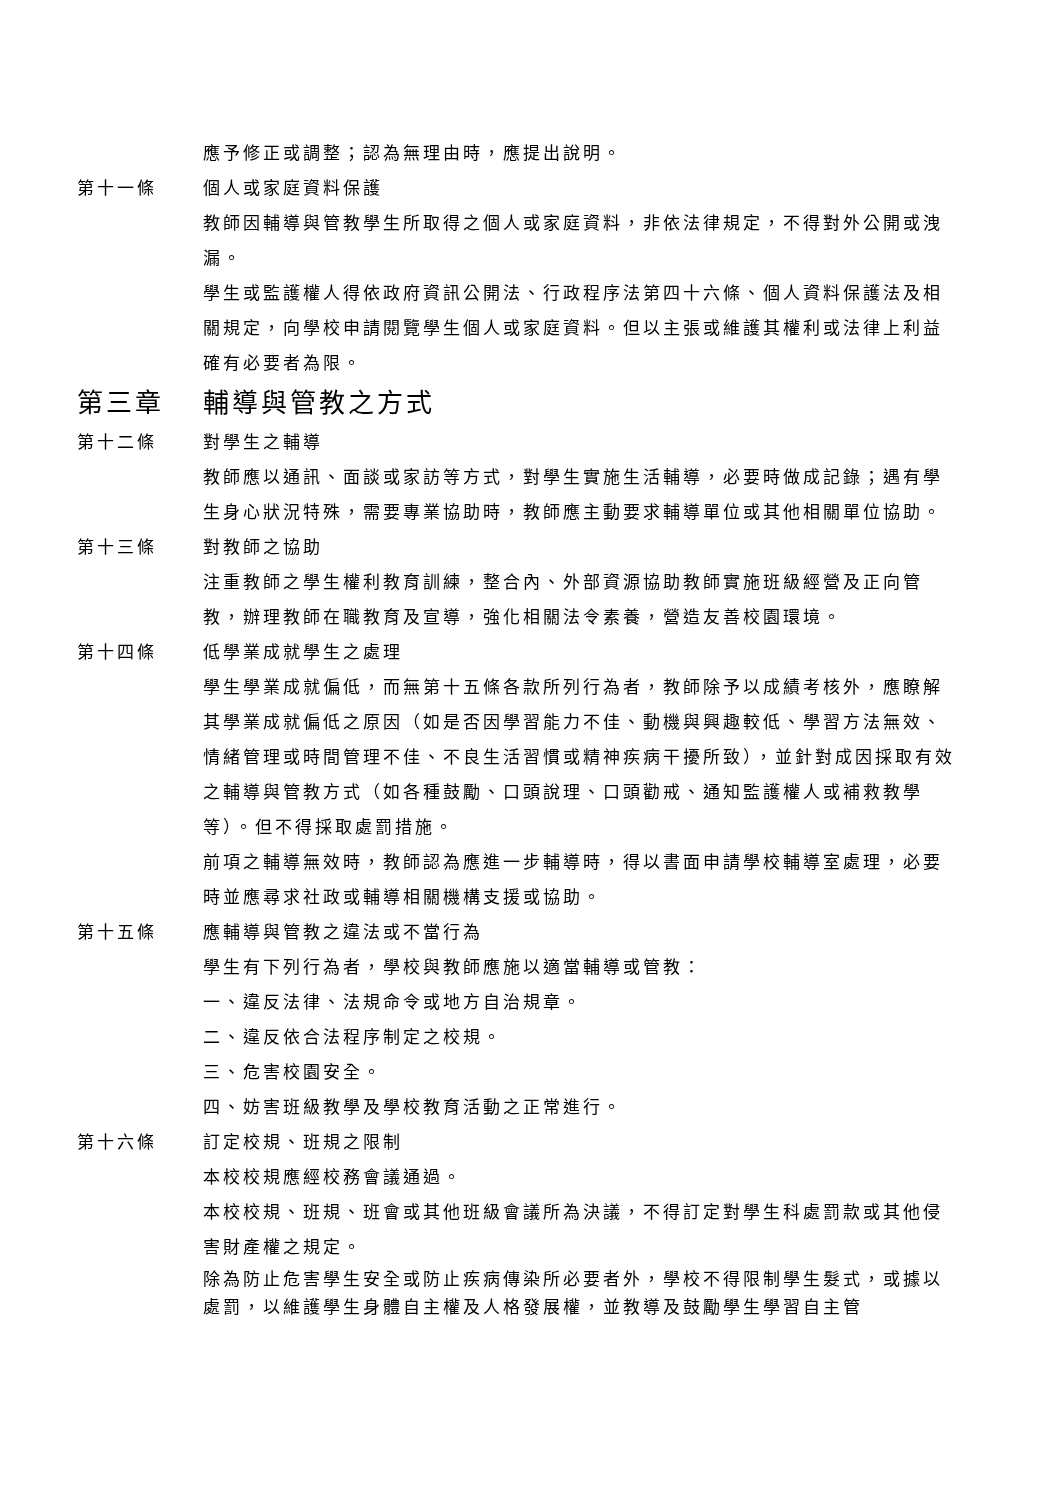應予修正或調整；認為無理由時，應提出說明。
第十一條 個人或家庭資料保護
教師因輔導與管教學生所取得之個人或家庭資料，非依法律規定，不得對外公開或洩漏。
學生或監護權人得依政府資訊公開法、行政程序法第四十六條、個人資料保護法及相關規定，向學校申請閱覽學生個人或家庭資料。但以主張或維護其權利或法律上利益確有必要者為限。
第三章 輔導與管教之方式
第十二條 對學生之輔導
教師應以通訊、面談或家訪等方式，對學生實施生活輔導，必要時做成記錄；遇有學生身心狀況特殊，需要專業協助時，教師應主動要求輔導單位或其他相關單位協助。
第十三條 對教師之協助
注重教師之學生權利教育訓練，整合內、外部資源協助教師實施班級經營及正向管教，辦理教師在職教育及宣導，強化相關法令素養，營造友善校園環境。
第十四條 低學業成就學生之處理
學生學業成就偏低，而無第十五條各款所列行為者，教師除予以成績考核外，應瞭解其學業成就偏低之原因（如是否因學習能力不佳、動機與興趣較低、學習方法無效、情緒管理或時間管理不佳、不良生活習慣或精神疾病干擾所致），並針對成因採取有效之輔導與管教方式（如各種鼓勵、口頭說理、口頭勸戒、通知監護權人或補救教學等）。但不得採取處罰措施。
前項之輔導無效時，教師認為應進一步輔導時，得以書面申請學校輔導室處理，必要時並應尋求社政或輔導相關機構支援或協助。
第十五條 應輔導與管教之違法或不當行為
學生有下列行為者，學校與教師應施以適當輔導或管教：
一、違反法律、法規命令或地方自治規章。
二、違反依合法程序制定之校規。
三、危害校園安全。
四、妨害班級教學及學校教育活動之正常進行。
第十六條 訂定校規、班規之限制
本校校規應經校務會議通過。
本校校規、班規、班會或其他班級會議所為決議，不得訂定對學生科處罰款或其他侵害財產權之規定。
除為防止危害學生安全或防止疾病傳染所必要者外，學校不得限制學生髮式，或據以處罰，以維護學生身體自主權及人格發展權，並教導及鼓勵學生學習自主管